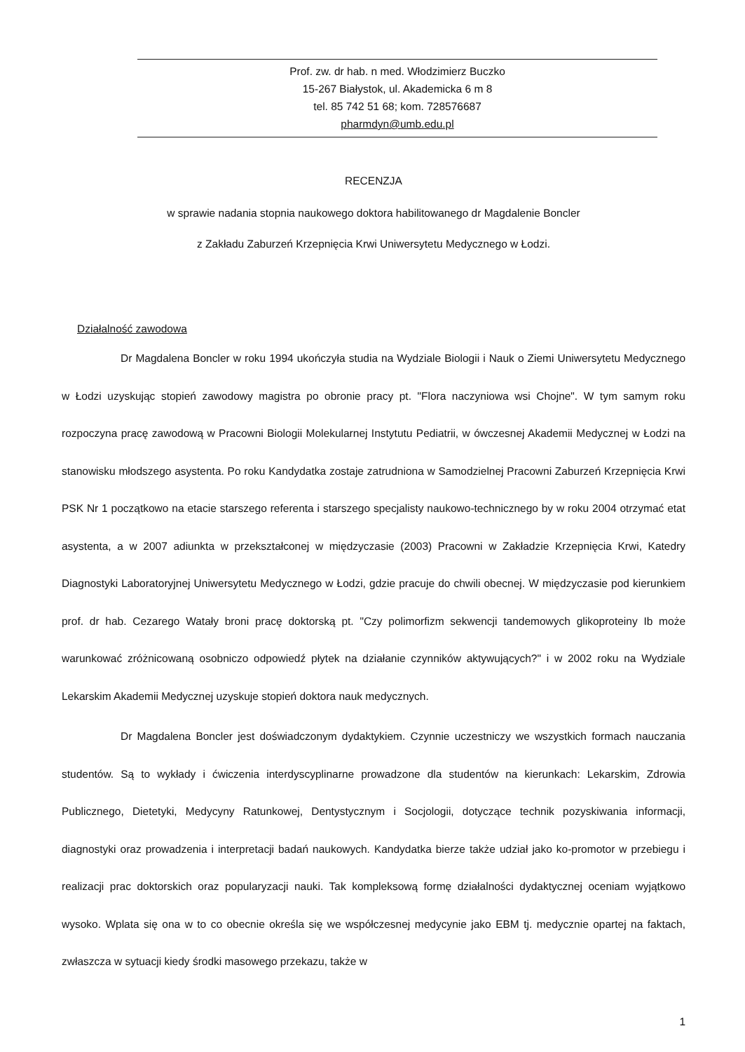Prof. zw. dr hab. n med. Włodzimierz Buczko
15-267 Białystok, ul. Akademicka 6 m 8
tel. 85 742 51 68; kom. 728576687
pharmdyn@umb.edu.pl
RECENZJA
w sprawie nadania stopnia naukowego doktora habilitowanego dr Magdalenie Boncler
z Zakładu Zaburzeń Krzepnięcia Krwi Uniwersytetu Medycznego w Łodzi.
Działalność zawodowa
Dr Magdalena Boncler w roku 1994 ukończyła studia na Wydziale Biologii i Nauk o Ziemi Uniwersytetu Medycznego w Łodzi uzyskując stopień zawodowy magistra po obronie pracy pt. "Flora naczyniowa wsi Chojne". W tym samym roku rozpoczyna pracę zawodową w Pracowni Biologii Molekularnej Instytutu Pediatrii, w ówczesnej Akademii Medycznej w Łodzi na stanowisku młodszego asystenta. Po roku Kandydatka zostaje zatrudniona w Samodzielnej Pracowni Zaburzeń Krzepnięcia Krwi PSK Nr 1 początkowo na etacie starszego referenta i starszego specjalisty naukowo-technicznego by w roku 2004 otrzymać etat asystenta, a w 2007 adiunkta w przekształconej w międzyczasie (2003) Pracowni w Zakładzie Krzepnięcia Krwi, Katedry Diagnostyki Laboratoryjnej Uniwersytetu Medycznego w Łodzi, gdzie pracuje do chwili obecnej. W międzyczasie pod kierunkiem prof. dr hab. Cezarego Watały broni pracę doktorską pt. "Czy polimorfizm sekwencji tandemowych glikoproteiny Ib może warunkować zróżnicowaną osobniczo odpowiedź płytek na działanie czynników aktywujących?" i w 2002 roku na Wydziale Lekarskim Akademii Medycznej uzyskuje stopień doktora nauk medycznych.
Dr Magdalena Boncler jest doświadczonym dydaktykiem. Czynnie uczestniczy we wszystkich formach nauczania studentów. Są to wykłady i ćwiczenia interdyscyplinarne prowadzone dla studentów na kierunkach: Lekarskim, Zdrowia Publicznego, Dietetyki, Medycyny Ratunkowej, Dentystycznym i Socjologii, dotyczące technik pozyskiwania informacji, diagnostyki oraz prowadzenia i interpretacji badań naukowych. Kandydatka bierze także udział jako ko-promotor w przebiegu i realizacji prac doktorskich oraz popularyzacji nauki. Tak kompleksową formę działalności dydaktycznej oceniam wyjątkowo wysoko. Wplata się ona w to co obecnie określa się we współczesnej medycynie jako EBM tj. medycznie opartej na faktach, zwłaszcza w sytuacji kiedy środki masowego przekazu, także w
1